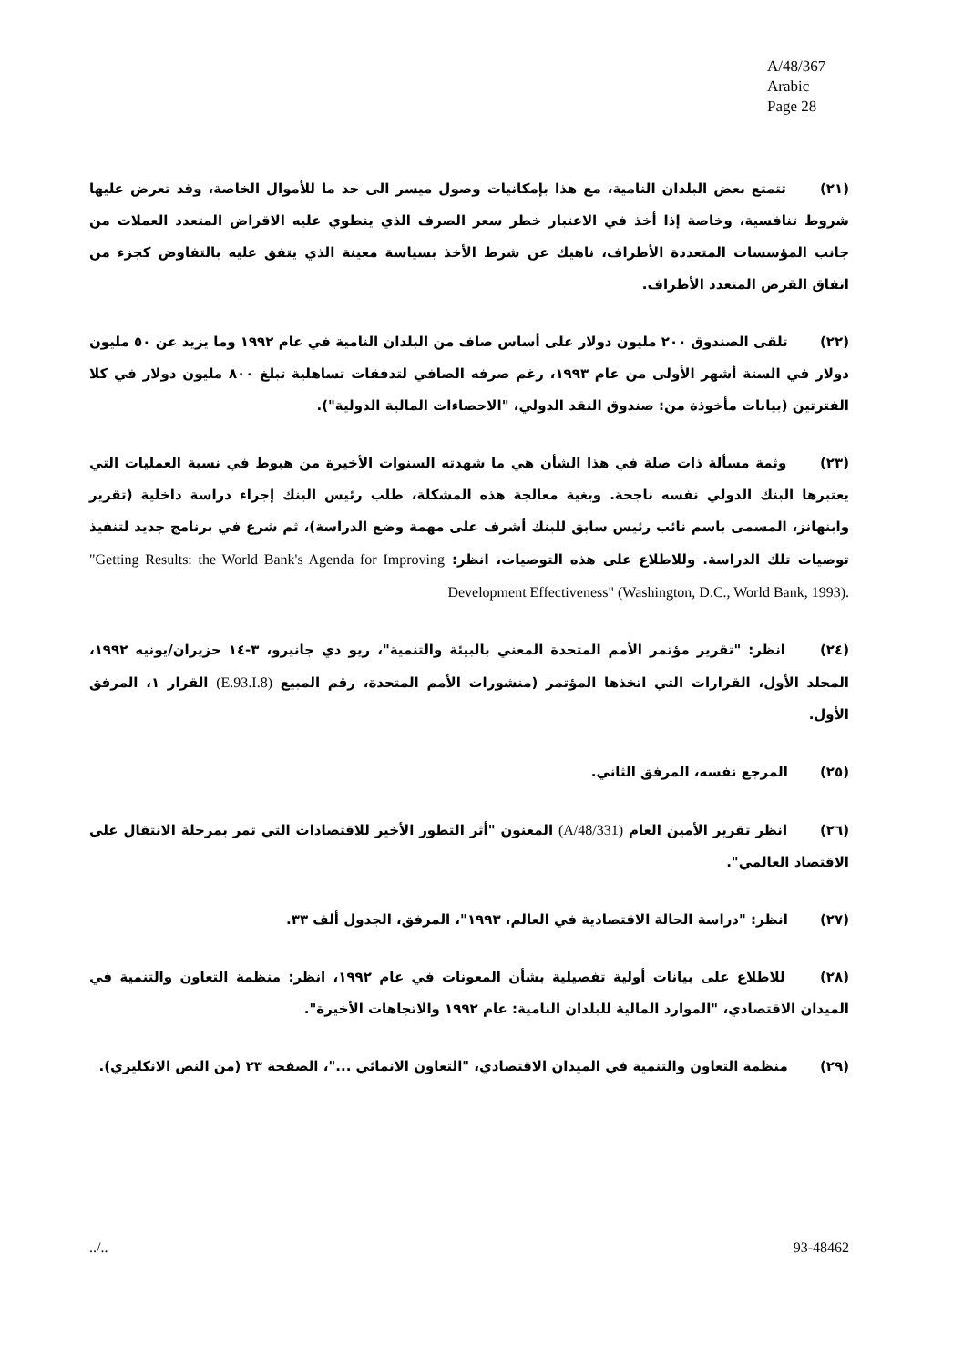A/48/367
Arabic
Page 28
(٢١) تتمتع بعض البلدان النامية، مع هذا بإمكانيات وصول ميسر الى حد ما للأموال الخاصة، وقد تعرض عليها شروط تنافسية، وخاصة إذا أخذ في الاعتبار خطر سعر الصرف الذي ينطوي عليه الاقراض المتعدد العملات من جانب المؤسسات المتعددة الأطراف، ناهيك عن شرط الأخذ بسياسة معينة الذي يتفق عليه بالتفاوض كجزء من اتفاق القرض المتعدد الأطراف.
(٢٢) تلقى الصندوق ٢٠٠ مليون دولار على أساس صاف من البلدان النامية في عام ١٩٩٢ وما يزيد عن ٥٠ مليون دولار في الستة أشهر الأولى من عام ١٩٩٣، رغم صرفه الصافي لتدفقات تساهلية تبلغ ٨٠٠ مليون دولار في كلا الفترتين (بيانات مأخوذة من: صندوق النقد الدولي، "الاحصاءات المالية الدولية").
(٢٣) وثمة مسألة ذات صلة في هذا الشأن هي ما شهدته السنوات الأخيرة من هبوط في نسبة العمليات التي يعتبرها البنك الدولي نفسه ناجحة. وبغية معالجة هذه المشكلة، طلب رئيس البنك إجراء دراسة داخلية (تقرير وابنهانز، المسمى باسم نائب رئيس سابق للبنك أشرف على مهمة وضع الدراسة)، ثم شرع في برنامج جديد لتنفيذ توصيات تلك الدراسة. وللاطلاع على هذه التوصيات، انظر: "Getting Results: the World Bank's Agenda for Improving Development Effectiveness" (Washington, D.C., World Bank, 1993).
(٢٤) انظر: "تقرير مؤتمر الأمم المتحدة المعني بالبيئة والتنمية"، ريو دي جانيرو، ٣-١٤ حزيران/يونيه ١٩٩٢، المجلد الأول، القرارات التي اتخذها المؤتمر (منشورات الأمم المتحدة، رقم المبيع (E.93.I.8) القرار ١، المرفق الأول.
(٢٥) المرجع نفسه، المرفق الثاني.
(٢٦) انظر تقرير الأمين العام (A/48/331) المعنون "أثر التطور الأخير للاقتصادات التي تمر بمرحلة الانتقال على الاقتصاد العالمي".
(٢٧) انظر: "دراسة الحالة الاقتصادية في العالم، ١٩٩٣"، المرفق، الجدول ألف ٣٣.
(٢٨) للاطلاع على بيانات أولية تفصيلية بشأن المعونات في عام ١٩٩٢، انظر: منظمة التعاون والتنمية في الميدان الاقتصادي، "الموارد المالية للبلدان النامية: عام ١٩٩٢ والاتجاهات الأخيرة".
(٢٩) منظمة التعاون والتنمية في الميدان الاقتصادي، "التعاون الانمائي ..."، الصفحة ٢٣ (من النص الانكليزي).
../.. 93-48462